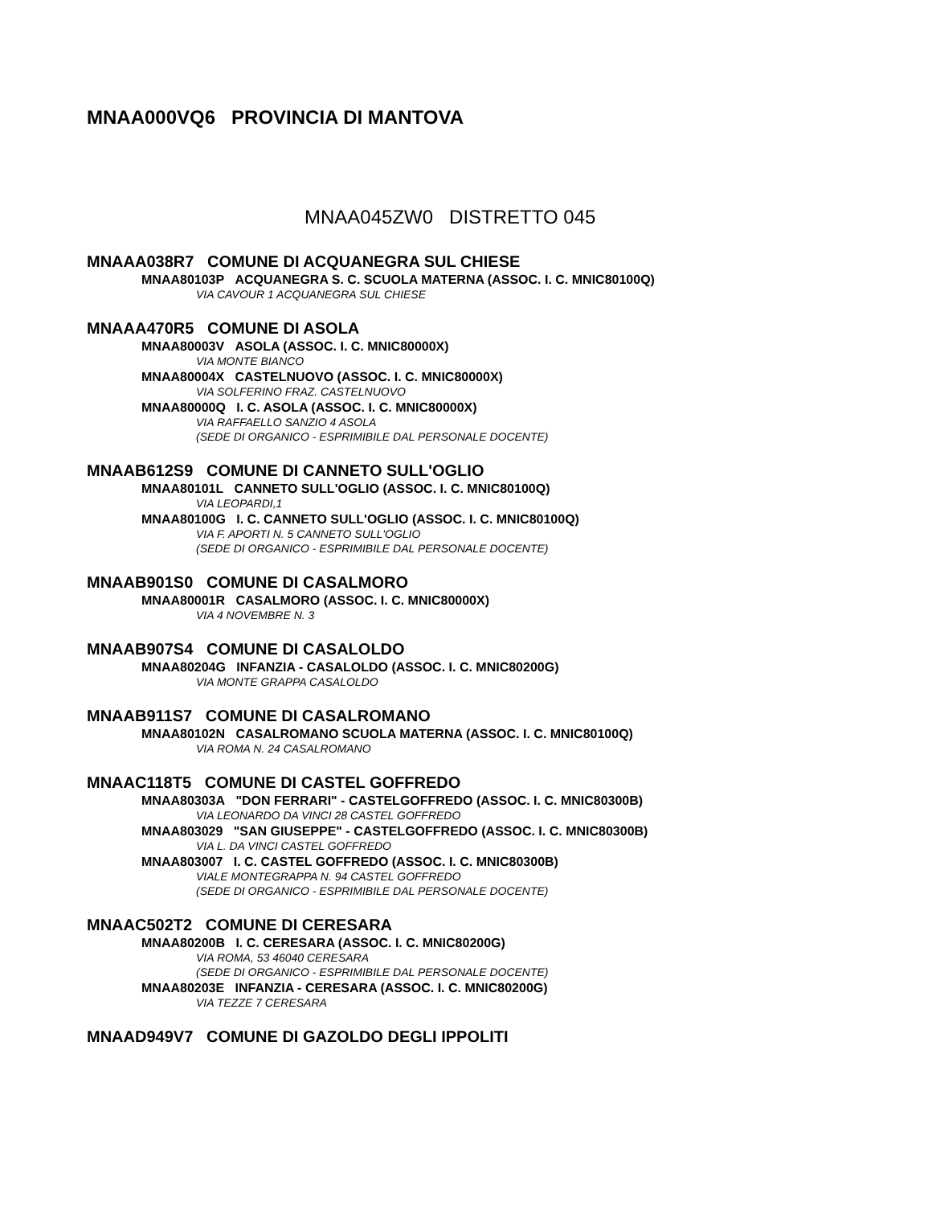MNAA000VQ6 PROVINCIA DI MANTOVA
MNAA045ZW0 DISTRETTO 045
MNAAA038R7 COMUNE DI ACQUANEGRA SUL CHIESE
MNAA80103P ACQUANEGRA S. C. SCUOLA MATERNA (ASSOC. I. C. MNIC80100Q)
VIA CAVOUR 1 ACQUANEGRA SUL CHIESE
MNAAA470R5 COMUNE DI ASOLA
MNAA80003V ASOLA (ASSOC. I. C. MNIC80000X)
VIA MONTE BIANCO
MNAA80004X CASTELNUOVO (ASSOC. I. C. MNIC80000X)
VIA SOLFERINO FRAZ. CASTELNUOVO
MNAA80000Q I. C. ASOLA (ASSOC. I. C. MNIC80000X)
VIA RAFFAELLO SANZIO 4 ASOLA
(SEDE DI ORGANICO - ESPRIMIBILE DAL PERSONALE DOCENTE)
MNAAB612S9 COMUNE DI CANNETO SULL'OGLIO
MNAA80101L CANNETO SULL'OGLIO (ASSOC. I. C. MNIC80100Q)
VIA LEOPARDI,1
MNAA80100G I. C. CANNETO SULL'OGLIO (ASSOC. I. C. MNIC80100Q)
VIA F. APORTI N. 5 CANNETO SULL'OGLIO
(SEDE DI ORGANICO - ESPRIMIBILE DAL PERSONALE DOCENTE)
MNAAB901S0 COMUNE DI CASALMORO
MNAA80001R CASALMORO (ASSOC. I. C. MNIC80000X)
VIA 4 NOVEMBRE N. 3
MNAAB907S4 COMUNE DI CASALOLDO
MNAA80204G INFANZIA - CASALOLDO (ASSOC. I. C. MNIC80200G)
VIA MONTE GRAPPA CASALOLDO
MNAAB911S7 COMUNE DI CASALROMANO
MNAA80102N CASALROMANO SCUOLA MATERNA (ASSOC. I. C. MNIC80100Q)
VIA ROMA N. 24 CASALROMANO
MNAAC118T5 COMUNE DI CASTEL GOFFREDO
MNAA80303A "DON FERRARI" - CASTELGOFFREDO (ASSOC. I. C. MNIC80300B)
VIA LEONARDO DA VINCI 28 CASTEL GOFFREDO
MNAA803029 "SAN GIUSEPPE" - CASTELGOFFREDO (ASSOC. I. C. MNIC80300B)
VIA L. DA VINCI CASTEL GOFFREDO
MNAA803007 I. C. CASTEL GOFFREDO (ASSOC. I. C. MNIC80300B)
VIALE MONTEGRAPPA N. 94 CASTEL GOFFREDO
(SEDE DI ORGANICO - ESPRIMIBILE DAL PERSONALE DOCENTE)
MNAAC502T2 COMUNE DI CERESARA
MNAA80200B I. C. CERESARA (ASSOC. I. C. MNIC80200G)
VIA ROMA, 53 46040 CERESARA
(SEDE DI ORGANICO - ESPRIMIBILE DAL PERSONALE DOCENTE)
MNAA80203E INFANZIA - CERESARA (ASSOC. I. C. MNIC80200G)
VIA TEZZE 7 CERESARA
MNAAD949V7 COMUNE DI GAZOLDO DEGLI IPPOLITI